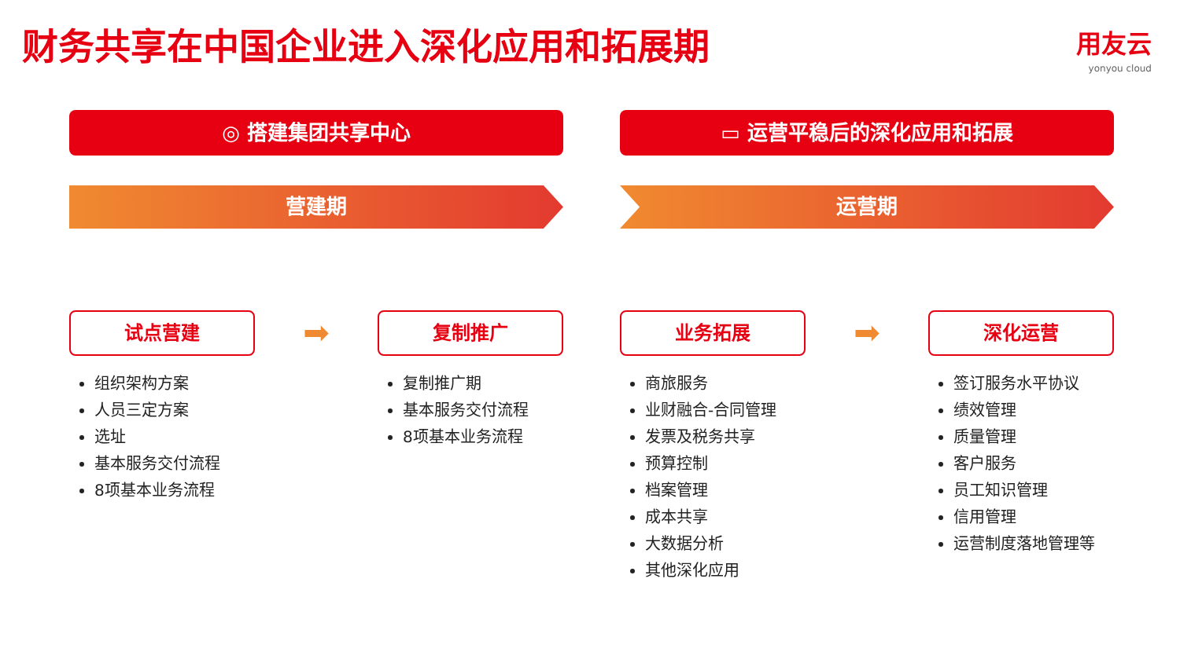财务共享在中国企业进入深化应用和拓展期
用友云
yonyou cloud
◎ 搭建集团共享中心
营建期
试点营建
组织架构方案
人员三定方案
选址
基本服务交付流程
8项基本业务流程
➡
复制推广
复制推广期
基本服务交付流程
8项基本业务流程
▭ 运营平稳后的深化应用和拓展
运营期
业务拓展
商旅服务
业财融合-合同管理
发票及税务共享
预算控制
档案管理
成本共享
大数据分析
其他深化应用
➡
深化运营
签订服务水平协议
绩效管理
质量管理
客户服务
员工知识管理
信用管理
运营制度落地管理等